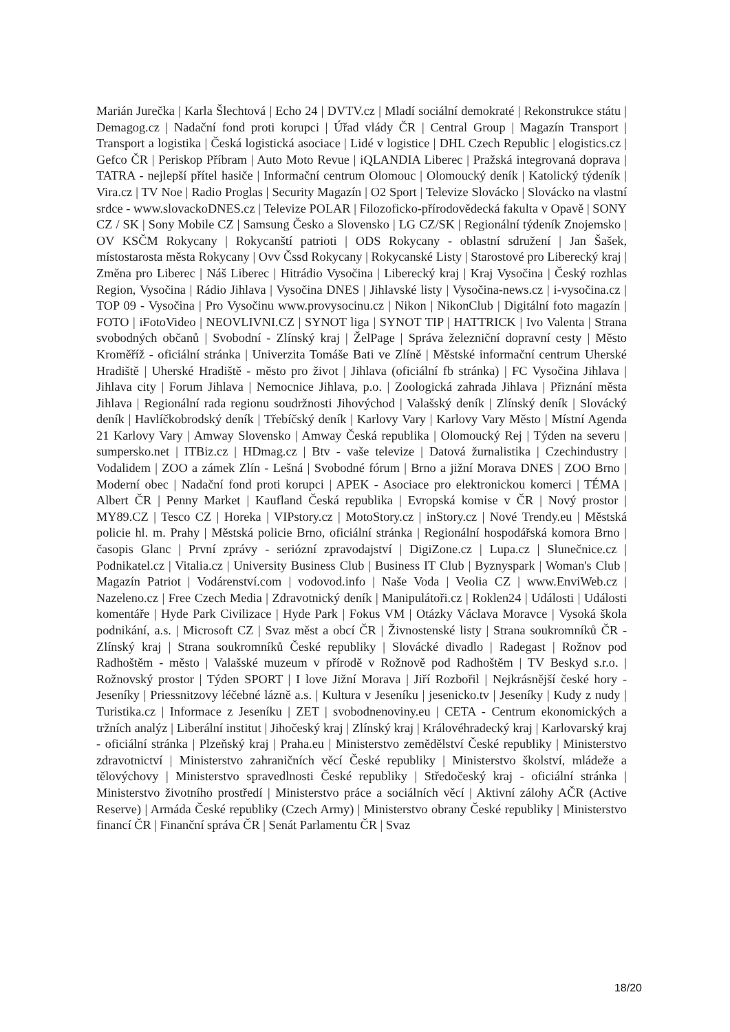Marián Jurečka | Karla Šlechtová | Echo 24 | DVTV.cz | Mladí sociální demokraté | Rekonstrukce státu | Demagog.cz | Nadační fond proti korupci | Úřad vlády ČR | Central Group | Magazín Transport | Transport a logistika | Česká logistická asociace | Lidé v logistice | DHL Czech Republic | elogistics.cz | Gefco ČR | Periskop Příbram | Auto Moto Revue | iQLANDIA Liberec | Pražská integrovaná doprava | TATRA - nejlepší přítel hasiče | Informační centrum Olomouc | Olomoucký deník | Katolický týdeník | Vira.cz | TV Noe | Radio Proglas | Security Magazín | O2 Sport | Televize Slovácko | Slovácko na vlastní srdce - www.slovackoDNES.cz | Televize POLAR | Filozoficko-přírodovědecká fakulta v Opavě | SONY CZ / SK | Sony Mobile CZ | Samsung Česko a Slovensko | LG CZ/SK | Regionální týdeník Znojemsko | OV KSČM Rokycany | Rokycanští patrioti | ODS Rokycany - oblastní sdružení | Jan Šašek, místostarosta města Rokycany | Ovv Čssd Rokycany | Rokycanské Listy | Starostové pro Liberecký kraj | Změna pro Liberec | Náš Liberec | Hitrádio Vysočina | Liberecký kraj | Kraj Vysočina | Český rozhlas Region, Vysočina | Rádio Jihlava | Vysočina DNES | Jihlavské listy | Vysočina-news.cz | i-vysočina.cz | TOP 09 - Vysočina | Pro Vysočinu www.provysocinu.cz | Nikon | NikonClub | Digitální foto magazín | FOTO | iFotoVideo | NEOVLIVNI.CZ | SYNOT liga | SYNOT TIP | HATTRICK | Ivo Valenta | Strana svobodných občanů | Svobodní - Zlínský kraj | ŽelPage | Správa železniční dopravní cesty | Město Kroměříž - oficiální stránka | Univerzita Tomáše Bati ve Zlíně | Městské informační centrum Uherské Hradiště | Uherské Hradiště - město pro život | Jihlava (oficiální fb stránka) | FC Vysočina Jihlava | Jihlava city | Forum Jihlava | Nemocnice Jihlava, p.o. | Zoologická zahrada Jihlava | Přiznání města Jihlava | Regionální rada regionu soudržnosti Jihovýchod | Valašský deník | Zlínský deník | Slovácký deník | Havlíčkobrodský deník | Třebíčský deník | Karlovy Vary | Karlovy Vary Město | Místní Agenda 21 Karlovy Vary | Amway Slovensko | Amway Česká republika | Olomoucký Rej | Týden na severu | sumpersko.net | ITBiz.cz | HDmag.cz | Btv - vaše televize | Datová žurnalistika | Czechindustry | Vodalidem | ZOO a zámek Zlín - Lešná | Svobodné fórum | Brno a jižní Morava DNES | ZOO Brno | Moderní obec | Nadační fond proti korupci | APEK - Asociace pro elektronickou komerci | TÉMA | Albert ČR | Penny Market | Kaufland Česká republika | Evropská komise v ČR | Nový prostor | MY89.CZ | Tesco CZ | Horeka | VIPstory.cz | MotoStory.cz | inStory.cz | Nové Trendy.eu | Městská policie hl. m. Prahy | Městská policie Brno, oficiální stránka | Regionální hospodářská komora Brno | časopis Glanc | První zprávy - seriózní zpravodajství | DigiZone.cz | Lupa.cz | Slunečnice.cz | Podnikatel.cz | Vitalia.cz | University Business Club | Business IT Club | Byznyspark | Woman's Club | Magazín Patriot | Vodárenství.com | vodovod.info | Naše Voda | Veolia CZ | www.EnviWeb.cz | Nazeleno.cz | Free Czech Media | Zdravotnický deník | Manipulátoři.cz | Roklen24 | Události | Události komentáře | Hyde Park Civilizace | Hyde Park | Fokus VM | Otázky Václava Moravce | Vysoká škola podnikání, a.s. | Microsoft CZ | Svaz měst a obcí ČR | Živnostenské listy | Strana soukromníků ČR - Zlínský kraj | Strana soukromníků České republiky | Slovácké divadlo | Radegast | Rožnov pod Radhoštěm - město | Valašské muzeum v přírodě v Rožnově pod Radhoštěm | TV Beskyd s.r.o. | Rožnovský prostor | Týden SPORT | I love Jižní Morava | Jiří Rozbořil | Nejkrásnější české hory - Jeseníky | Priessnitzovy léčebné lázně a.s. | Kultura v Jeseníku | jesenicko.tv | Jeseníky | Kudy z nudy | Turistika.cz | Informace z Jeseníku | ZET | svobodnenoviny.eu | CETA - Centrum ekonomických a tržních analýz | Liberální institut | Jihočeský kraj | Zlínský kraj | Královéhradecký kraj | Karlovarský kraj - oficiální stránka | Plzeňský kraj | Praha.eu | Ministerstvo zemědělství České republiky | Ministerstvo zdravotnictví | Ministerstvo zahraničních věcí České republiky | Ministerstvo školství, mládeže a tělovýchovy | Ministerstvo spravedlnosti České republiky | Středočeský kraj - oficiální stránka | Ministerstvo životního prostředí | Ministerstvo práce a sociálních věcí | Aktivní zálohy AČR (Active Reserve) | Armáda České republiky (Czech Army) | Ministerstvo obrany České republiky | Ministerstvo financí ČR | Finanční správa ČR | Senát Parlamentu ČR | Svaz
18/20